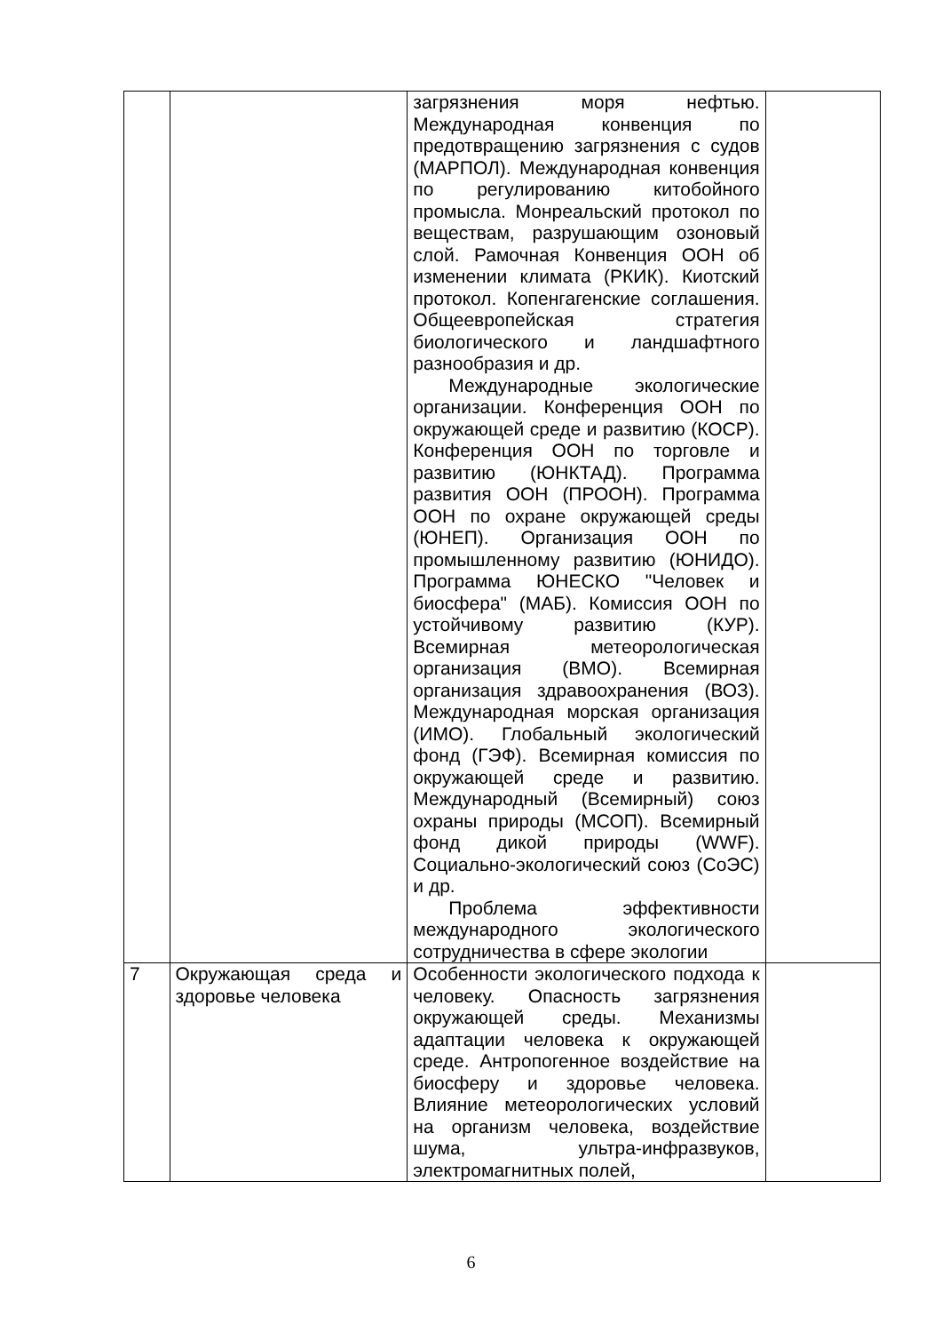| | | загрязнения моря нефтью. Международная конвенция по предотвращению загрязнения с судов (МАРПОЛ). Международная конвенция по регулированию китобойного промысла. Монреальский протокол по веществам, разрушающим озоновый слой. Рамочная Конвенция ООН об изменении климата (РКИК). Киотский протокол. Копенгагенские соглашения. Общеевропейская стратегия биологического и ландшафтного разнообразия и др. Международные экологические организации. Конференция ООН по окружающей среде и развитию (КОСР). Конференция ООН по торговле и развитию (ЮНКТАД). Программа развития ООН (ПРООН). Программа ООН по охране окружающей среды (ЮНЕП). Организация ООН по промышленному развитию (ЮНИДО). Программа ЮНЕСКО "Человек и биосфера" (МАБ). Комиссия ООН по устойчивому развитию (КУР). Всемирная метеорологическая организация (ВМО). Всемирная организация здравоохранения (ВОЗ). Международная морская организация (ИМО). Глобальный экологический фонд (ГЭФ). Всемирная комиссия по окружающей среде и развитию. Международный (Всемирный) союз охраны природы (МСОП). Всемирный фонд дикой природы (WWF). Социально-экологический союз (СоЭС) и др. Проблема эффективности международного экологического сотрудничества в сфере экологии | |
| 7 | Окружающая среда и здоровье человека | Особенности экологического подхода к человеку. Опасность загрязнения окружающей среды. Механизмы адаптации человека к окружающей среде. Антропогенное воздействие на биосферу и здоровье человека. Влияние метеорологических условий на организм человека, воздействие шума, ультра-инфразвуков, электромагнитных полей, | |
6